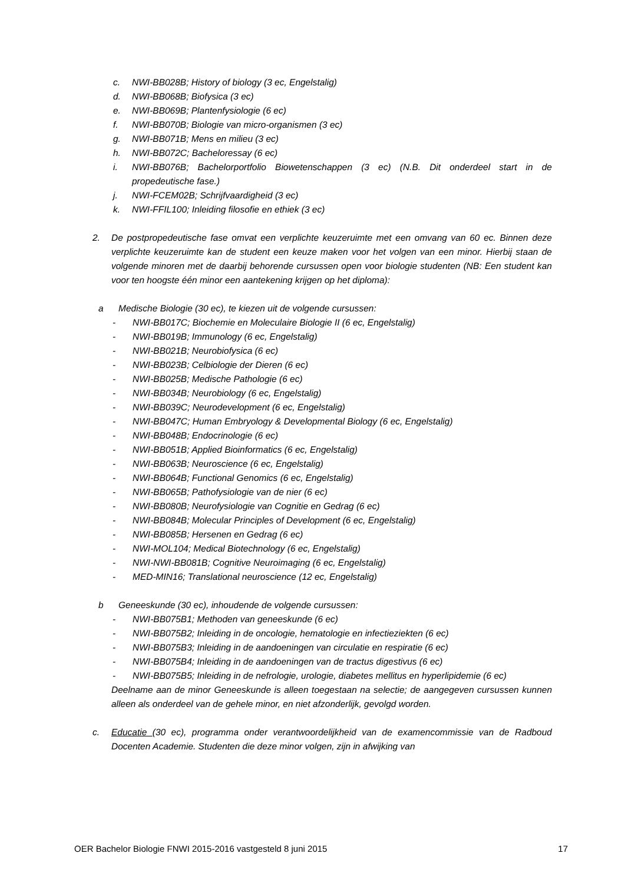c. NWI-BB028B; History of biology (3 ec, Engelstalig)
d. NWI-BB068B; Biofysica (3 ec)
e. NWI-BB069B; Plantenfysiologie (6 ec)
f. NWI-BB070B; Biologie van micro-organismen (3 ec)
g. NWI-BB071B; Mens en milieu (3 ec)
h. NWI-BB072C; Bacheloressay (6 ec)
i. NWI-BB076B; Bachelorportfolio Biowetenschappen (3 ec) (N.B. Dit onderdeel start in de propedeutische fase.)
j. NWI-FCEM02B; Schrijfvaardigheid (3 ec)
k. NWI-FFIL100; Inleiding filosofie en ethiek (3 ec)
2. De postpropedeutische fase omvat een verplichte keuzeruimte met een omvang van 60 ec. Binnen deze verplichte keuzeruimte kan de student een keuze maken voor het volgen van een minor. Hierbij staan de volgende minoren met de daarbij behorende cursussen open voor biologie studenten (NB: Een student kan voor ten hoogste één minor een aantekening krijgen op het diploma):
a Medische Biologie (30 ec), te kiezen uit de volgende cursussen:
- NWI-BB017C; Biochemie en Moleculaire Biologie II (6 ec, Engelstalig)
- NWI-BB019B; Immunology (6 ec, Engelstalig)
- NWI-BB021B; Neurobiofysica (6 ec)
- NWI-BB023B; Celbiologie der Dieren (6 ec)
- NWI-BB025B; Medische Pathologie (6 ec)
- NWI-BB034B; Neurobiology (6 ec, Engelstalig)
- NWI-BB039C; Neurodevelopment (6 ec, Engelstalig)
- NWI-BB047C; Human Embryology & Developmental Biology (6 ec, Engelstalig)
- NWI-BB048B; Endocrinologie (6 ec)
- NWI-BB051B; Applied Bioinformatics (6 ec, Engelstalig)
- NWI-BB063B; Neuroscience (6 ec, Engelstalig)
- NWI-BB064B; Functional Genomics (6 ec, Engelstalig)
- NWI-BB065B; Pathofysiologie van de nier (6 ec)
- NWI-BB080B; Neurofysiologie van Cognitie en Gedrag (6 ec)
- NWI-BB084B; Molecular Principles of Development (6 ec, Engelstalig)
- NWI-BB085B; Hersenen en Gedrag (6 ec)
- NWI-MOL104; Medical Biotechnology (6 ec, Engelstalig)
- NWI-NWI-BB081B; Cognitive Neuroimaging (6 ec, Engelstalig)
- MED-MIN16; Translational neuroscience (12 ec, Engelstalig)
b Geneeskunde (30 ec), inhoudende de volgende cursussen:
- NWI-BB075B1; Methoden van geneeskunde (6 ec)
- NWI-BB075B2; Inleiding in de oncologie, hematologie en infectieziekten (6 ec)
- NWI-BB075B3; Inleiding in de aandoeningen van circulatie en respiratie (6 ec)
- NWI-BB075B4; Inleiding in de aandoeningen van de tractus digestivus (6 ec)
- NWI-BB075B5; Inleiding in de nefrologie, urologie, diabetes mellitus en hyperlipidemie (6 ec)
Deelname aan de minor Geneeskunde is alleen toegestaan na selectie; de aangegeven cursussen kunnen alleen als onderdeel van de gehele minor, en niet afzonderlijk, gevolgd worden.
c. Educatie (30 ec), programma onder verantwoordelijkheid van de examencommissie van de Radboud Docenten Academie. Studenten die deze minor volgen, zijn in afwijking van
OER Bachelor Biologie FNWI 2015-2016 vastgesteld 8 juni 2015 17